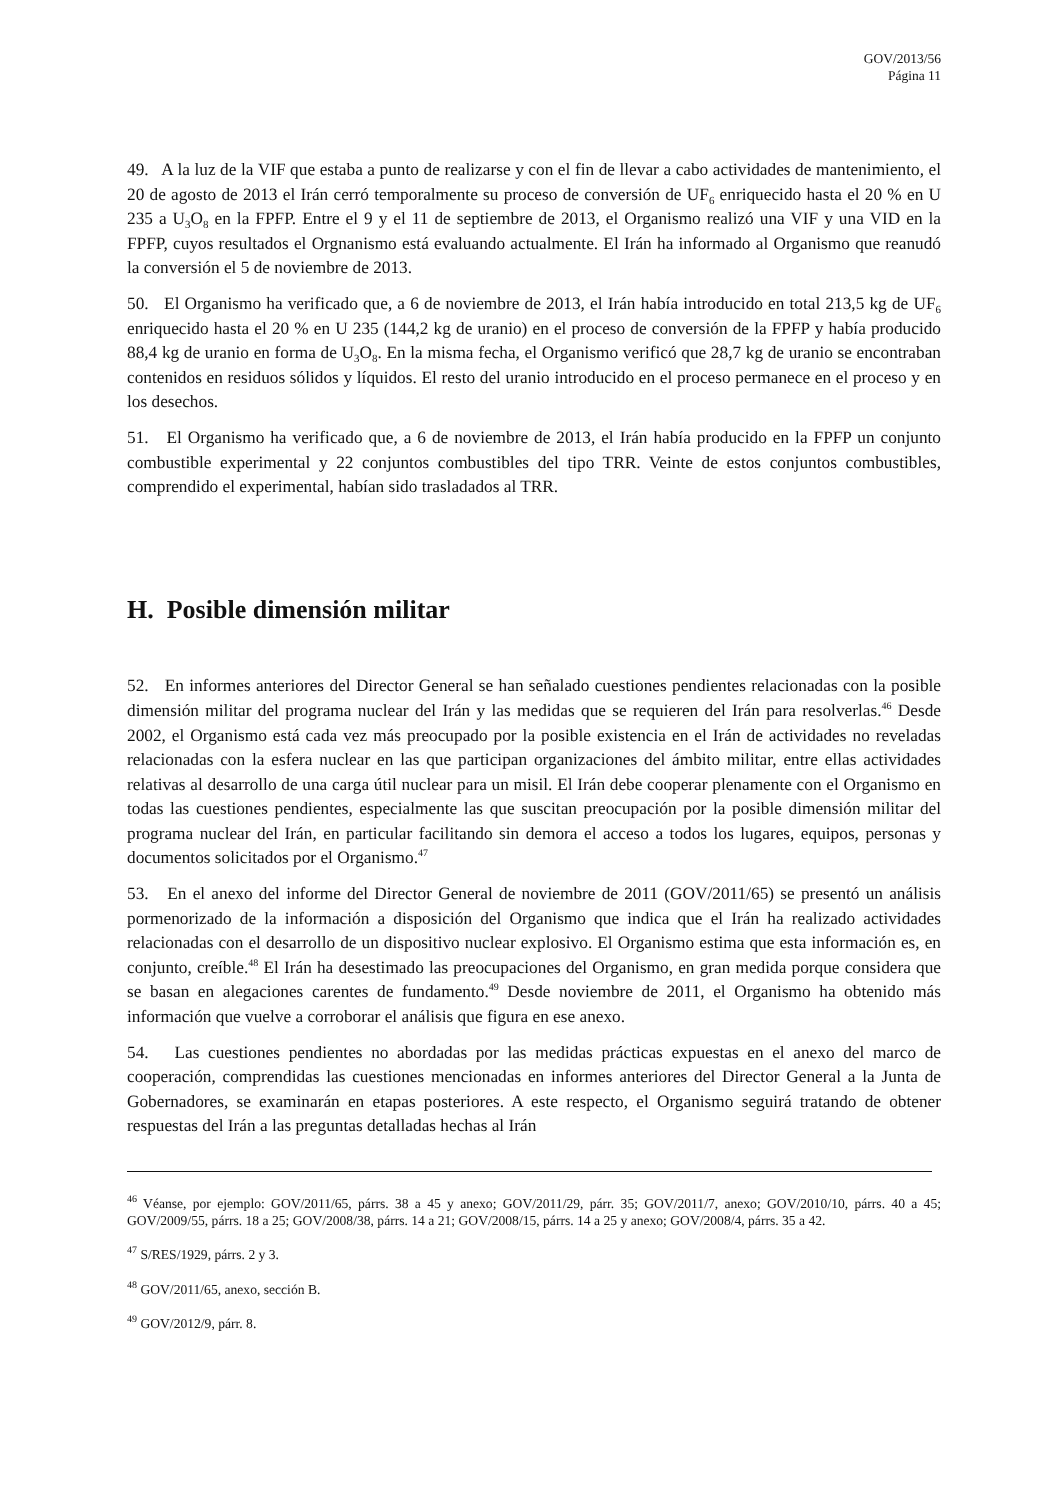GOV/2013/56
Página 11
49. A la luz de la VIF que estaba a punto de realizarse y con el fin de llevar a cabo actividades de mantenimiento, el 20 de agosto de 2013 el Irán cerró temporalmente su proceso de conversión de UF<sub>6</sub> enriquecido hasta el 20 % en U 235 a U<sub>3</sub>O<sub>8</sub> en la FPFP. Entre el 9 y el 11 de septiembre de 2013, el Organismo realizó una VIF y una VID en la FPFP, cuyos resultados el Orgnanismo está evaluando actualmente. El Irán ha informado al Organismo que reanudó la conversión el 5 de noviembre de 2013.
50. El Organismo ha verificado que, a 6 de noviembre de 2013, el Irán había introducido en total 213,5 kg de UF<sub>6</sub> enriquecido hasta el 20 % en U 235 (144,2 kg de uranio) en el proceso de conversión de la FPFP y había producido 88,4 kg de uranio en forma de U<sub>3</sub>O<sub>8</sub>. En la misma fecha, el Organismo verificó que 28,7 kg de uranio se encontraban contenidos en residuos sólidos y líquidos. El resto del uranio introducido en el proceso permanece en el proceso y en los desechos.
51. El Organismo ha verificado que, a 6 de noviembre de 2013, el Irán había producido en la FPFP un conjunto combustible experimental y 22 conjuntos combustibles del tipo TRR. Veinte de estos conjuntos combustibles, comprendido el experimental, habían sido trasladados al TRR.
H. Posible dimensión militar
52. En informes anteriores del Director General se han señalado cuestiones pendientes relacionadas con la posible dimensión militar del programa nuclear del Irán y las medidas que se requieren del Irán para resolverlas.<sup>46</sup> Desde 2002, el Organismo está cada vez más preocupado por la posible existencia en el Irán de actividades no reveladas relacionadas con la esfera nuclear en las que participan organizaciones del ámbito militar, entre ellas actividades relativas al desarrollo de una carga útil nuclear para un misil. El Irán debe cooperar plenamente con el Organismo en todas las cuestiones pendientes, especialmente las que suscitan preocupación por la posible dimensión militar del programa nuclear del Irán, en particular facilitando sin demora el acceso a todos los lugares, equipos, personas y documentos solicitados por el Organismo.<sup>47</sup>
53. En el anexo del informe del Director General de noviembre de 2011 (GOV/2011/65) se presentó un análisis pormenorizado de la información a disposición del Organismo que indica que el Irán ha realizado actividades relacionadas con el desarrollo de un dispositivo nuclear explosivo. El Organismo estima que esta información es, en conjunto, creíble.<sup>48</sup> El Irán ha desestimado las preocupaciones del Organismo, en gran medida porque considera que se basan en alegaciones carentes de fundamento.<sup>49</sup> Desde noviembre de 2011, el Organismo ha obtenido más información que vuelve a corroborar el análisis que figura en ese anexo.
54. Las cuestiones pendientes no abordadas por las medidas prácticas expuestas en el anexo del marco de cooperación, comprendidas las cuestiones mencionadas en informes anteriores del Director General a la Junta de Gobernadores, se examinarán en etapas posteriores. A este respecto, el Organismo seguirá tratando de obtener respuestas del Irán a las preguntas detalladas hechas al Irán
<sup>46</sup> Véanse, por ejemplo: GOV/2011/65, párrs. 38 a 45 y anexo; GOV/2011/29, párr. 35; GOV/2011/7, anexo; GOV/2010/10, párrs. 40 a 45; GOV/2009/55, párrs. 18 a 25; GOV/2008/38, párrs. 14 a 21; GOV/2008/15, párrs. 14 a 25 y anexo; GOV/2008/4, párrs. 35 a 42.
<sup>47</sup> S/RES/1929, párrs. 2 y 3.
<sup>48</sup> GOV/2011/65, anexo, sección B.
<sup>49</sup> GOV/2012/9, párr. 8.